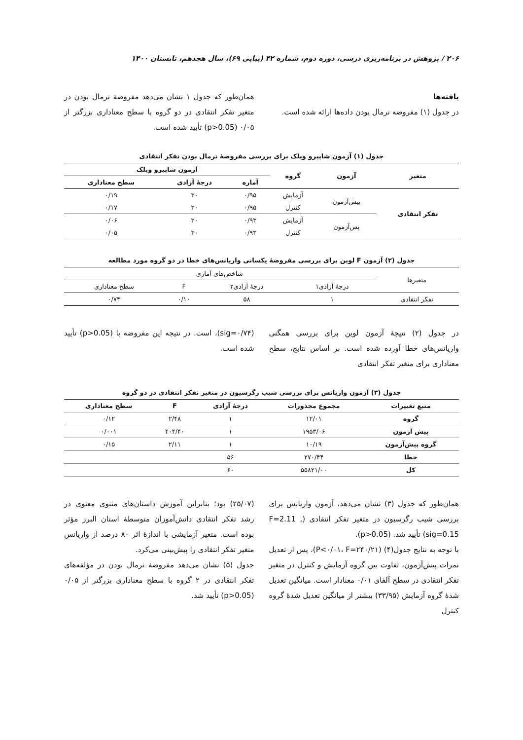۲۰۶ / پژوهش در برنامه‌ریزی درسی، دوره دوم، شماره ۴۲ (پیاپی ۶۹)، سال هجدهم، تابستان ۱۴۰۰
یافته‌ها
در جدول (۱) مفروضه نرمال بودن داده‌ها ارائه شده است.
همان‌طور که جدول ۱ نشان می‌دهد مفروضهٔ نرمال بودن در متغیر تفکر انتقادی در دو گروه با سطح معناداری بزرگتر از ۰/۰۵ (p>0.05) تأیید شده است.
جدول (۱) آزمون شاپیرو ویلک برای بررسی مفروضهٔ نرمال بودن تفکر انتقادی
| متغیر | آزمون | گروه | آزمون شاپیرو ویلک | | |
| --- | --- | --- | --- | --- | --- |
| | | | آماره | درجهٔ آزادی | سطح معناداری |
| تفکر انتقادی | پیش‌آزمون | آزمایش | ۰/۹۵ | ۳۰ | ۰/۱۹ |
| | | کنترل | ۰/۹۵ | ۳۰ | ۰/۱۷ |
| | پس‌آزمون | آزمایش | ۰/۹۳ | ۳۰ | ۰/۰۶ |
| | | کنترل | ۰/۹۳ | ۳۰ | ۰/۰۵ |
جدول (۲) آزمون F لوین برای بررسی مفروضهٔ یکسانی واریانس‌های خطا در دو گروه مورد مطالعه
| متغیرها | شاخص‌های آماری | | | |
| | درجهٔ آزادی۱ | درجهٔ آزادی۲ | F | سطح معناداری |
| تفکر انتقادی | ۱ | ۵۸ | ۰/۱۰ | ۰/۷۴ |
در جدول (۲) نتیجهٔ آزمون لوین برای بررسی همگنی واریانس‌های خطا آورده شده است. بر اساس نتایج، سطح معناداری برای متغیر تفکر انتقادی
(sig=۰/۷۴)، است. در نتیجه این مفروضه با (p>0.05) تأیید شده است.
جدول (۳) آزمون واریانس برای بررسی شیب رگرسیون در متغیر تفکر انتقادی در دو گروه
| منبع تغییرات | مجموع مجذورات | درجهٔ آزادی | F | سطح معناداری |
| --- | --- | --- | --- | --- |
| گروه | ۱۲/۰۱ | ۱ | ۲/۴۸ | ۰/۱۲ |
| پیش آزمون | ۱۹۵۳/۰۶ | ۱ | ۴۰۴/۴۰ | ۰/۰۰۱ |
| گروه پیش‌آزمون | ۱۰/۱۹ | ۱ | ۲/۱۱ | ۰/۱۵ |
| خطا | ۲۷۰/۴۴ | ۵۶ | | |
| کل | ۵۵۸۲۱/۰۰ | ۶۰ | | |
همان‌طور که جدول (۳) نشان می‌دهد، آزمون واریانس برای بررسی شیب رگرسیون در متغیر تفکر انتقادی (F=2.11 , sig=0.15) تأیید شد. (p>0.05).
با توجه به نتایج جدول(۴) (P<۰/۰۱، F=۲۴۰/۲۱)، پس از تعدیل نمرات پیش‌آزمون، تفاوت بین گروه آزمایش و کنترل در متغیر تفکر انتقادی در سطح آلفای ۰/۰۱ معنادار است. میانگین تعدیل شدهٔ گروه آزمایش (۳۳/۹۵) بیشتر از میانگین تعدیل شدهٔ گروه کنترل
(۲۵/۰۷) بود؛ بنابراین آموزش داستان‌های مثنوی معنوی در رشد تفکر انتقادی دانش‌آموزان متوسطهٔ استان البرز مؤثر بوده است. متغیر آزمایشی با اندازهٔ اثر ۸۰ درصد از واریانس متغیر تفکر انتقادی را پیش‌بینی می‌کرد.
جدول (۵) نشان می‌دهد مفروضهٔ نرمال بودن در مؤلفه‌های تفکر انتقادی در ۲ گروه با سطح معناداری بزرگتر از ۰/۰۵ (p>0.05) تأیید شد.